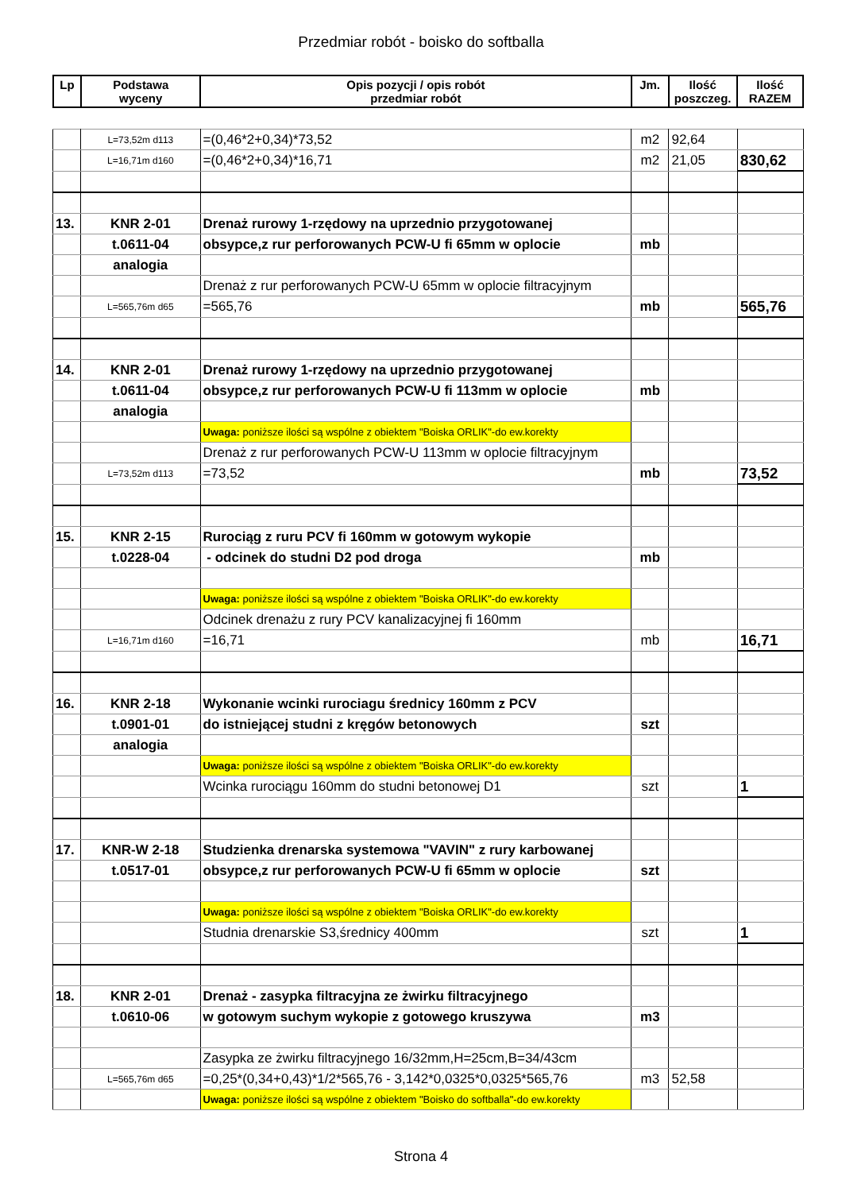Przedmiar robót - boisko do softballa
| Lp | Podstawa wyceny | Opis pozycji / opis robót przedmiar robót | Jm. | Ilość poszczeg. | Ilość RAZEM |
| --- | --- | --- | --- | --- | --- |
| | L=73,52m d113 | =(0,46*2+0,34)*73,52 | m2 | 92,64 | |
| | L=16,71m d160 | =(0,46*2+0,34)*16,71 | m2 | 21,05 | 830,62 |
| 13. | KNR 2-01 | Drenaż rurowy 1-rzędowy na uprzednio przygotowanej | | | |
| | t.0611-04 | obsypce,z rur perforowanych PCW-U fi 65mm w oplocie | mb | | |
| | analogia | | | | |
| | | Drenaż z rur perforowanych PCW-U 65mm w oplocie filtracyjnym | | | |
| | L=565,76m d65 | =565,76 | mb | | 565,76 |
| 14. | KNR 2-01 | Drenaż rurowy 1-rzędowy na uprzednio przygotowanej | | | |
| | t.0611-04 | obsypce,z rur perforowanych PCW-U fi 113mm w oplocie | mb | | |
| | analogia | | | | |
| | | Uwaga: poniższe ilości są wspólne z obiektem "Boiska ORLIK"-do ew.korekty | | | |
| | | Drenaż z rur perforowanych PCW-U 113mm w oplocie filtracyjnym | | | |
| | L=73,52m d113 | =73,52 | mb | | 73,52 |
| 15. | KNR 2-15 | Rurociąg z ruru PCV fi 160mm w gotowym wykopie | | | |
| | t.0228-04 | - odcinek do studni D2 pod droga | mb | | |
| | | Uwaga: poniższe ilości są wspólne z obiektem "Boiska ORLIK"-do ew.korekty | | | |
| | | Odcinek drenażu z rury PCV kanalizacyjnej fi 160mm | | | |
| | L=16,71m d160 | =16,71 | mb | | 16,71 |
| 16. | KNR 2-18 | Wykonanie wcinki rurociagu średnicy 160mm z PCV | | | |
| | t.0901-01 | do istniejącej studni z kręgów betonowych | szt | | |
| | analogia | | | | |
| | | Uwaga: poniższe ilości są wspólne z obiektem "Boiska ORLIK"-do ew.korekty | | | |
| | | Wcinka rurociągu 160mm do studni betonowej D1 | szt | | 1 |
| 17. | KNR-W 2-18 | Studzienka drenarska systemowa "VAVIN" z rury karbowanej | | | |
| | t.0517-01 | obsypce,z rur perforowanych PCW-U fi 65mm w oplocie | szt | | |
| | | Uwaga: poniższe ilości są wspólne z obiektem "Boiska ORLIK"-do ew.korekty | | | |
| | | Studnia drenarskie S3,średnicy 400mm | szt | | 1 |
| 18. | KNR 2-01 | Drenaż - zasypka filtracyjna ze żwirku filtracyjnego | | | |
| | t.0610-06 | w gotowym suchym wykopie z gotowego kruszywa | m3 | | |
| | | Zasypka ze żwirku filtracyjnego 16/32mm,H=25cm,B=34/43cm | | | |
| | L=565,76m d65 | =0,25*(0,34+0,43)*1/2*565,76 - 3,142*0,0325*0,0325*565,76 | m3 | 52,58 | |
| | | Uwaga: poniższe ilości są wspólne z obiektem "Boisko do softballa"-do ew.korekty | | | |
Strona 4